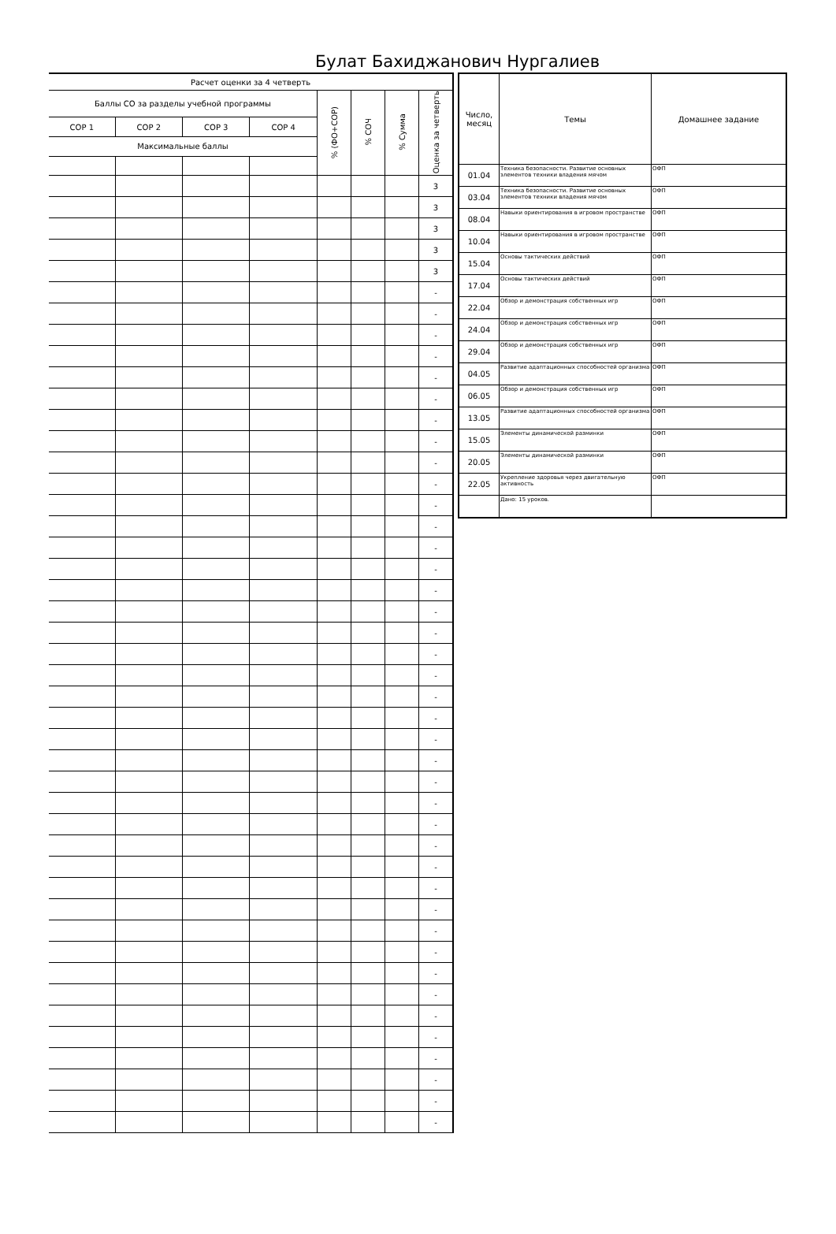Булат Бахиджанович Нургалиев
| Расчет оценки за 4 четверть | | | | | | | |
| --- | --- | --- | --- | --- | --- | --- | --- |
| Баллы СО за разделы учебной программы | | | | % (ФО+СОР) | % СОЧ | % Сумма | Оценка за четверть |
| СОР 1 | СОР 2 | СОР 3 | СОР 4 | | | | |
| Максимальные баллы | | | | | | | |
| | | | | | | | 3 |
| | | | | | | | 3 |
| | | | | | | | 3 |
| | | | | | | | 3 |
| | | | | | | | 3 |
| | | | | | | | - |
| | | | | | | | - |
| | | | | | | | - |
| | | | | | | | - |
| | | | | | | | - |
| | | | | | | | - |
| | | | | | | | - |
| | | | | | | | - |
| | | | | | | | - |
| | | | | | | | - |
| | | | | | | | - |
| | | | | | | | - |
| | | | | | | | - |
| | | | | | | | - |
| | | | | | | | - |
| | | | | | | | - |
| | | | | | | | - |
| | | | | | | | - |
| | | | | | | | - |
| | | | | | | | - |
| | | | | | | | - |
| | | | | | | | - |
| | | | | | | | - |
| | | | | | | | - |
| | | | | | | | - |
| | | | | | | | - |
| | | | | | | | - |
| | | | | | | | - |
| | | | | | | | - |
| | | | | | | | - |
| | | | | | | | - |
| | | | | | | | - |
| | | | | | | | - |
| | | | | | | | - |
| | | | | | | | - |
| | | | | | | | - |
| | | | | | | | - |
| | | | | | | | - |
| | | | | | | | - |
| | | | | | | | - |
| Число, месяц | Темы | Домашнее задание |
| --- | --- | --- |
| 01.04 | Техника безопасности. Развитие основных элементов техники владения мячом | ОФП |
| 03.04 | Техника безопасности. Развитие основных элементов техники владения мячом | ОФП |
| 08.04 | Навыки ориентирования в игровом пространстве | ОФП |
| 10.04 | Навыки ориентирования в игровом пространстве | ОФП |
| 15.04 | Основы тактических действий | ОФП |
| 17.04 | Основы тактических действий | ОФП |
| 22.04 | Обзор и демонстрация собственных игр | ОФП |
| 24.04 | Обзор и демонстрация собственных игр | ОФП |
| 29.04 | Обзор и демонстрация собственных игр | ОФП |
| 04.05 | Развитие адаптационных способностей организма | ОФП |
| 06.05 | Обзор и демонстрация собственных игр | ОФП |
| 13.05 | Развитие адаптационных способностей организма | ОФП |
| 15.05 | Элементы динамической разминки | ОФП |
| 20.05 | Элементы динамической разминки | ОФП |
| 22.05 | Укрепление здоровья через двигательную активность | ОФП |
| | Дано: 15 уроков. | |